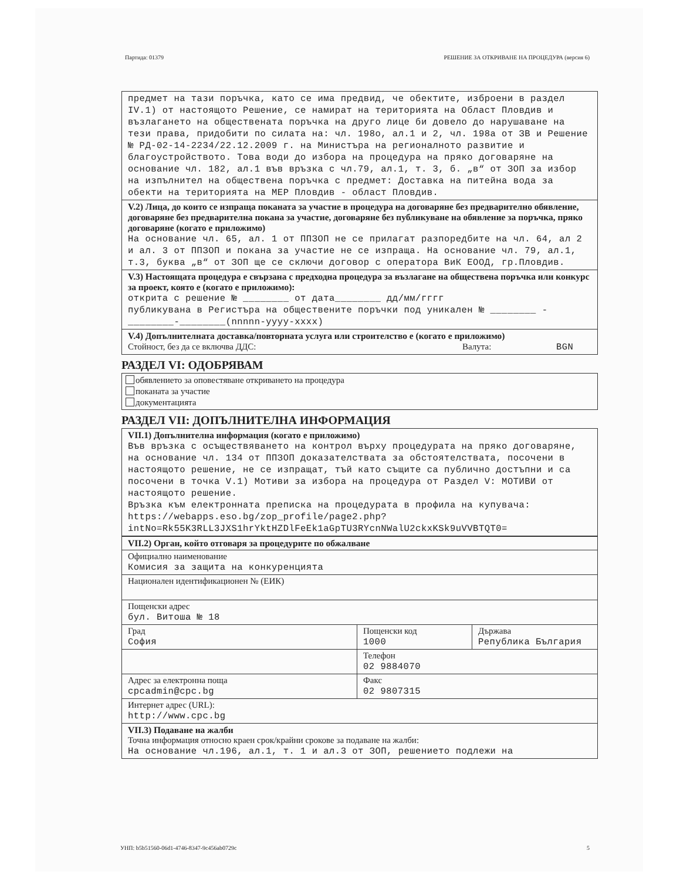Партида: 01379 РЕШЕНИЕ ЗА ОТКРИВАНЕ НА ПРОЦЕДУРА (версия 6)
предмет на тази поръчка, като се има предвид, че обектите, изброени в раздел IV.1) от настоящото Решение, се намират на територията на Област Пловдив и възлагането на обществената поръчка на друго лице би довело до нарушаване на тези права, придобити по силата на: чл. 198о, ал.1 и 2, чл. 198а от ЗВ и Решение № РД-02-14-2234/22.12.2009 г. на Министъра на регионалното развитие и благоустройството. Това води до избора на процедура на пряко договаряне на основание чл. 182, ал.1 във връзка с чл.79, ал.1, т. 3, б. „в“ от ЗОП за избор на изпълнител на обществена поръчка с предмет: Доставка на питейна вода за обекти на територията на МЕР Пловдив - област Пловдив.
V.2) Лица, до които се изпраща поканата за участие в процедура на договаряне без предварително обявление, договаряне без предварителна покана за участие, договаряне без публикуване на обявление за поръчка, пряко договаряне (когато е приложимо)
На основание чл. 65, ал. 1 от ППЗОП не се прилагат разпоредбите на чл. 64, ал 2 и ал. 3 от ППЗОП и покана за участие не се изпраща. На основание чл. 79, ал.1, т.3, буква „в“ от ЗОП ще се сключи договор с оператора ВиК ЕООД, гр.Пловдив.
V.3) Настоящата процедура е свързана с предходна процедура за възлагане на обществена поръчка или конкурс за проект, която е (когато е приложимо):
открита с решение № ________ от дата________ дд/мм/гггг
публикувана в Регистъра на обществените поръчки под уникален № ________ -________-________(nnnnn-yyyy-xxxx)
V.4) Допълнителната доставка/повторната услуга или строителство е (когато е приложимо)
Стойност, без да се включва ДДС: Валута: BGN
РАЗДЕЛ VI: ОДОБРЯВАМ
обявлението за оповестяване откриването на процедура
поканата за участие
документацията
РАЗДЕЛ VII: ДОПЪЛНИТЕЛНА ИНФОРМАЦИЯ
VII.1) Допълнителна информация (когато е приложимо)
Във връзка с осъществяването на контрол върху процедурата на пряко договаряне, на основание чл. 134 от ППЗОП доказателствата за обстоятелствата, посочени в настоящото решение, не се изпращат, тъй като същите са публично достъпни и са посочени в точка V.1) Мотиви за избора на процедура от Раздел V: МОТИВИ от настоящото решение.
Връзка към електронната преписка на процедурата в профила на купувача: https://webapps.eso.bg/zop_profile/page2.php?intNo=Rk55K3RLL3JXS1hrYktHZDlFeEk1aGpTU3RYcnNWalU2ckxKSk9uVVBTQT0=
| VII.2) Орган, който отговаря за процедурите по обжалване | | |
| Официално наименование Комисия за защита на конкуренцията | | |
| Национален идентификационен № (ЕИК) | | |
| Пощенски адрес бул. Витоша № 18 | | |
| Град София | Пощенски код 1000 | Държава Република България |
| | Телефон 02 9884070 | |
| Адрес за електронна поща cpcadmin@cpc.bg | Факс 02 9807315 | |
| Интернет адрес (URL): http://www.cpc.bg | | |
| VII.3) Подаване на жалби Точна информация относно краен срок/крайни срокове за подаване на жалби: На основание чл.196, ал.1, т. 1 и ал.3 от ЗОП, решението подлежи на | | |
УНП: b5b51560-06d1-4746-8347-9c456ab0729c 5